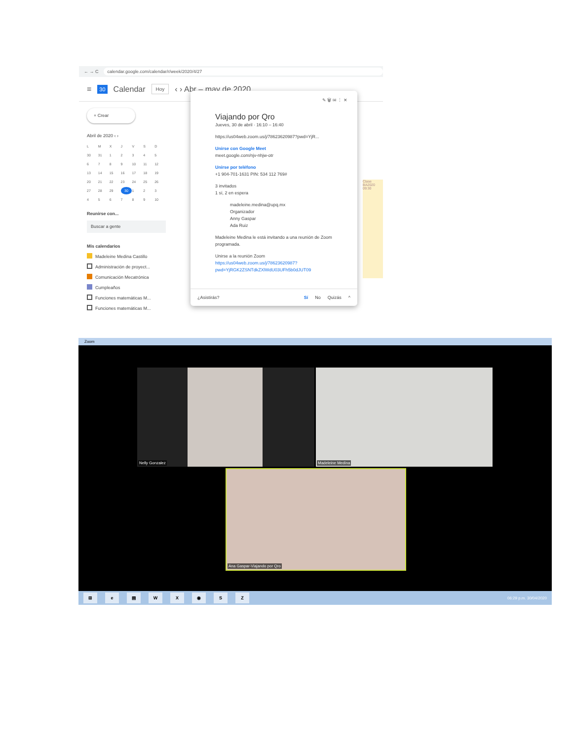← → C calendar.google.com/calendar/r/week/2020/4/27
≡ 30 Calendar Hoy ‹ › Abr – may de 2020
+ Crear
Abril de 2020 ‹ ›
LMXJVSD 30 31 123456789 10 11 12 13 14 15 16 17 18 19 20 21 22 23 24 25 26 27 28 29 30 123456789 10
Reunirse con...
Buscar a gente
Mis calendarios
Madeleine Medina Castillo
Administración de proyect...
Comunicación Mecatrónica
Cumpleaños
Funciones matemáticas M...
Funciones matemáticas M...
Clase BA2020 09:30
✎ 🗑 ✉ ⋮ ✕
Viajando por Qro
Jueves, 30 de abril · 16:10 – 16:40
https://us04web.zoom.us/j/78623620987?pwd=YjR...
Unirse con Google Meet
meet.google.com/njv-nhjw-otr
Unirse por teléfono
+1 904-701-1631 PIN: 534 112 769#
3 invitados
1 sí, 2 en espera
madeleine.medina@upq.mx
Organizador
Anny Gaspar
Ada Ruiz
Madeleine Medina le está invitando a una reunión de Zoom programada.
Unirse a la reunión Zoom
https://us04web.zoom.us/j/78623620987?
pwd=YjRGK2ZSNTdkZXlWdU03UFh5b0dJUT09
¿Asistirás? Sí No Quizás ^
Zoom
Nelly Gonzalez Madeleine Medina
Ana Gaspar-Viajando por Qro
⊞ e ▤ WX ◉ SZ 06:29 p.m. 30/04/2020